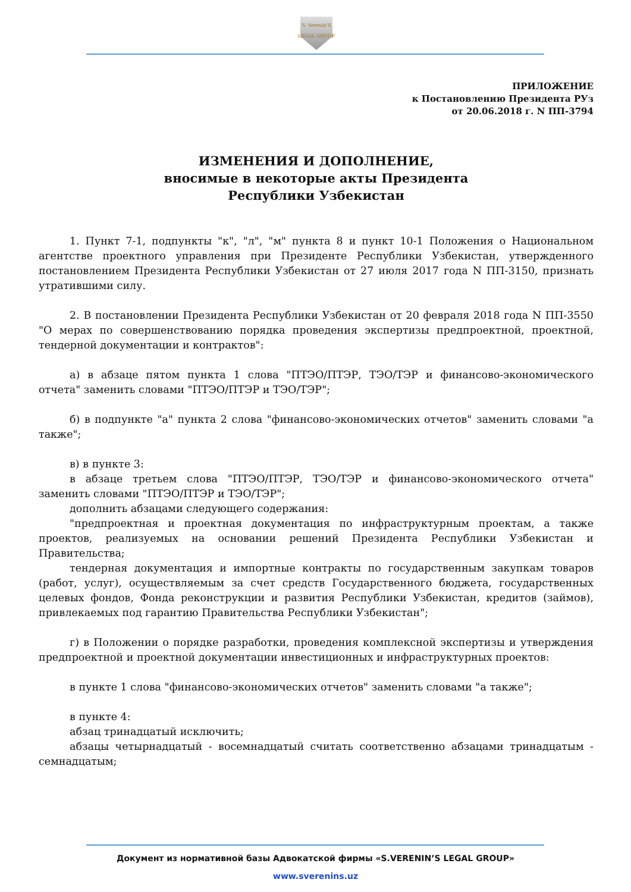S. Verenin'S
LEGAL GROUP
ПРИЛОЖЕНИЕ
к Постановлению Президента РУз
от 20.06.2018 г. N ПП-3794
ИЗМЕНЕНИЯ И ДОПОЛНЕНИЕ,
вносимые в некоторые акты Президента
Республики Узбекистан
1. Пункт 7-1, подпункты "к", "л", "м" пункта 8 и пункт 10-1 Положения о Национальном агентстве проектного управления при Президенте Республики Узбекистан, утвержденного постановлением Президента Республики Узбекистан от 27 июля 2017 года N ПП-3150, признать утратившими силу.
2. В постановлении Президента Республики Узбекистан от 20 февраля 2018 года N ПП-3550 "О мерах по совершенствованию порядка проведения экспертизы предпроектной, проектной, тендерной документации и контрактов":
а) в абзаце пятом пункта 1 слова "ПТЭО/ПТЭР, ТЭО/ТЭР и финансово-экономического отчета" заменить словами "ПТЭО/ПТЭР и ТЭО/ТЭР";
б) в подпункте "а" пункта 2 слова "финансово-экономических отчетов" заменить словами "а также";
в) в пункте 3:
в абзаце третьем слова "ПТЭО/ПТЭР, ТЭО/ТЭР и финансово-экономического отчета" заменить словами "ПТЭО/ПТЭР и ТЭО/ТЭР";
дополнить абзацами следующего содержания:
"предпроектная и проектная документация по инфраструктурным проектам, а также проектов, реализуемых на основании решений Президента Республики Узбекистан и Правительства;
тендерная документация и импортные контракты по государственным закупкам товаров (работ, услуг), осуществляемым за счет средств Государственного бюджета, государственных целевых фондов, Фонда реконструкции и развития Республики Узбекистан, кредитов (займов), привлекаемых под гарантию Правительства Республики Узбекистан";
г) в Положении о порядке разработки, проведения комплексной экспертизы и утверждения предпроектной и проектной документации инвестиционных и инфраструктурных проектов:
в пункте 1 слова "финансово-экономических отчетов" заменить словами "а также";
в пункте 4:
абзац тринадцатый исключить;
абзацы четырнадцатый - восемнадцатый считать соответственно абзацами тринадцатым - семнадцатым;
Документ из нормативной базы Адвокатской фирмы «S.VERENIN’S LEGAL GROUP»
www.sverenins.uz